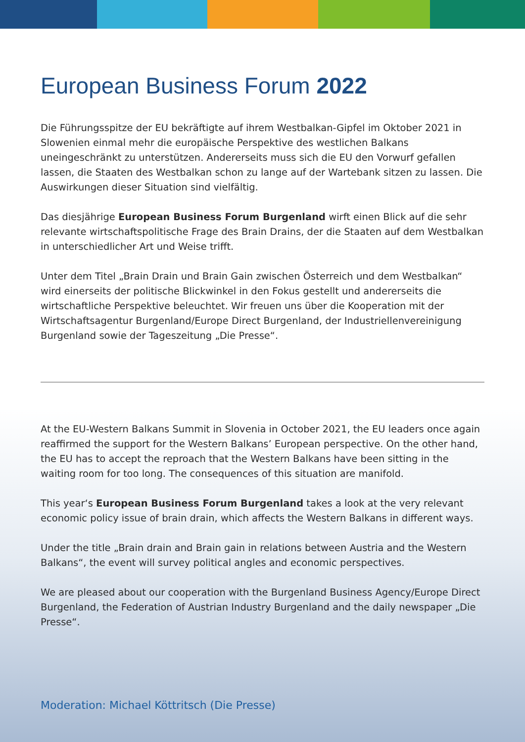European Business Forum 2022
Die Führungsspitze der EU bekräftigte auf ihrem Westbalkan-Gipfel im Oktober 2021 in Slowenien einmal mehr die europäische Perspektive des westlichen Balkans uneingeschränkt zu unterstützen. Andererseits muss sich die EU den Vorwurf gefallen lassen, die Staaten des Westbalkan schon zu lange auf der Wartebank sitzen zu lassen. Die Auswirkungen dieser Situation sind vielfältig.
Das diesjährige European Business Forum Burgenland wirft einen Blick auf die sehr relevante wirtschaftspolitische Frage des Brain Drains, der die Staaten auf dem Westbalkan in unterschiedlicher Art und Weise trifft.
Unter dem Titel „Brain Drain und Brain Gain zwischen Österreich und dem Westbalkan“ wird einerseits der politische Blickwinkel in den Fokus gestellt und andererseits die wirtschaftliche Perspektive beleuchtet. Wir freuen uns über die Kooperation mit der Wirtschaftsagentur Burgenland/Europe Direct Burgenland, der Industriellenvereinigung Burgenland sowie der Tageszeitung „Die Presse“.
At the EU-Western Balkans Summit in Slovenia in October 2021, the EU leaders once again reaffirmed the support for the Western Balkans’ European perspective. On the other hand, the EU has to accept the reproach that the Western Balkans have been sitting in the waiting room for too long. The consequences of this situation are manifold.
This year‘s European Business Forum Burgenland takes a look at the very relevant economic policy issue of brain drain, which affects the Western Balkans in different ways.
Under the title „Brain drain and Brain gain in relations between Austria and the Western Balkans“, the event will survey political angles and economic perspectives.
We are pleased about our cooperation with the Burgenland Business Agency/Europe Direct Burgenland, the Federation of Austrian Industry Burgenland and the daily newspaper „Die Presse“.
Moderation: Michael Köttritsch (Die Presse)